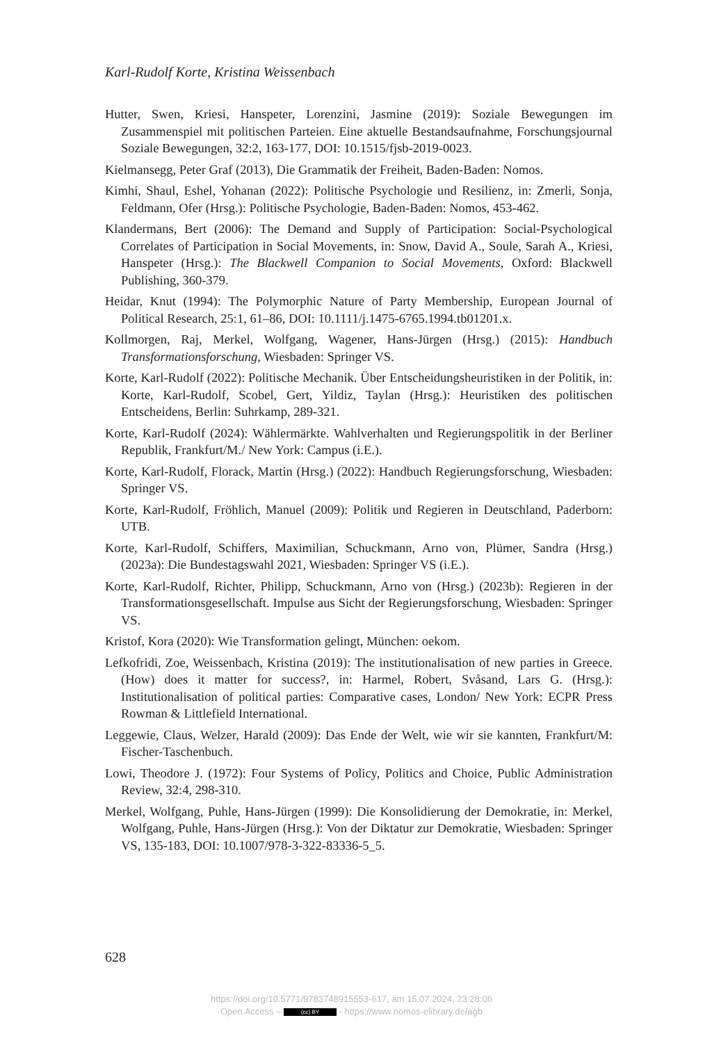Karl-Rudolf Korte, Kristina Weissenbach
Hutter, Swen, Kriesi, Hanspeter, Lorenzini, Jasmine (2019): Soziale Bewegungen im Zusammenspiel mit politischen Parteien. Eine aktuelle Bestandsaufnahme, Forschungsjournal Soziale Bewegungen, 32:2, 163-177, DOI: 10.1515/fjsb-2019-0023.
Kielmansegg, Peter Graf (2013), Die Grammatik der Freiheit, Baden-Baden: Nomos.
Kimhi, Shaul, Eshel, Yohanan (2022): Politische Psychologie und Resilienz, in: Zmerli, Sonja, Feldmann, Ofer (Hrsg.): Politische Psychologie, Baden-Baden: Nomos, 453-462.
Klandermans, Bert (2006): The Demand and Supply of Participation: Social-Psychological Correlates of Participation in Social Movements, in: Snow, David A., Soule, Sarah A., Kriesi, Hanspeter (Hrsg.): The Blackwell Companion to Social Movements, Oxford: Blackwell Publishing, 360-379.
Heidar, Knut (1994): The Polymorphic Nature of Party Membership, European Journal of Political Research, 25:1, 61–86, DOI: 10.1111/j.1475-6765.1994.tb01201.x.
Kollmorgen, Raj, Merkel, Wolfgang, Wagener, Hans-Jürgen (Hrsg.) (2015): Handbuch Transformationsforschung, Wiesbaden: Springer VS.
Korte, Karl-Rudolf (2022): Politische Mechanik. Über Entscheidungsheuristiken in der Politik, in: Korte, Karl-Rudolf, Scobel, Gert, Yildiz, Taylan (Hrsg.): Heuristiken des politischen Entscheidens, Berlin: Suhrkamp, 289-321.
Korte, Karl-Rudolf (2024): Wählermärkte. Wahlverhalten und Regierungspolitik in der Berliner Republik, Frankfurt/M./ New York: Campus (i.E.).
Korte, Karl-Rudolf, Florack, Martin (Hrsg.) (2022): Handbuch Regierungsforschung, Wiesbaden: Springer VS.
Korte, Karl-Rudolf, Fröhlich, Manuel (2009): Politik und Regieren in Deutschland, Paderborn: UTB.
Korte, Karl-Rudolf, Schiffers, Maximilian, Schuckmann, Arno von, Plümer, Sandra (Hrsg.) (2023a): Die Bundestagswahl 2021, Wiesbaden: Springer VS (i.E.).
Korte, Karl-Rudolf, Richter, Philipp, Schuckmann, Arno von (Hrsg.) (2023b): Regieren in der Transformationsgesellschaft. Impulse aus Sicht der Regierungsforschung, Wiesbaden: Springer VS.
Kristof, Kora (2020): Wie Transformation gelingt, München: oekom.
Lefkofridi, Zoe, Weissenbach, Kristina (2019): The institutionalisation of new parties in Greece. (How) does it matter for success?, in: Harmel, Robert, Svåsand, Lars G. (Hrsg.): Institutionalisation of political parties: Comparative cases, London/ New York: ECPR Press Rowman & Littlefield International.
Leggewie, Claus, Welzer, Harald (2009): Das Ende der Welt, wie wir sie kannten, Frankfurt/M: Fischer-Taschenbuch.
Lowi, Theodore J. (1972): Four Systems of Policy, Politics and Choice, Public Administration Review, 32:4, 298-310.
Merkel, Wolfgang, Puhle, Hans-Jürgen (1999): Die Konsolidierung der Demokratie, in: Merkel, Wolfgang, Puhle, Hans-Jürgen (Hrsg.): Von der Diktatur zur Demokratie, Wiesbaden: Springer VS, 135-183, DOI: 10.1007/978-3-322-83336-5_5.
628
https://doi.org/10.5771/9783748915553-617, am 15.07.2024, 23:28:06
Open Access – (cc) BY - https://www.nomos-elibrary.de/agb